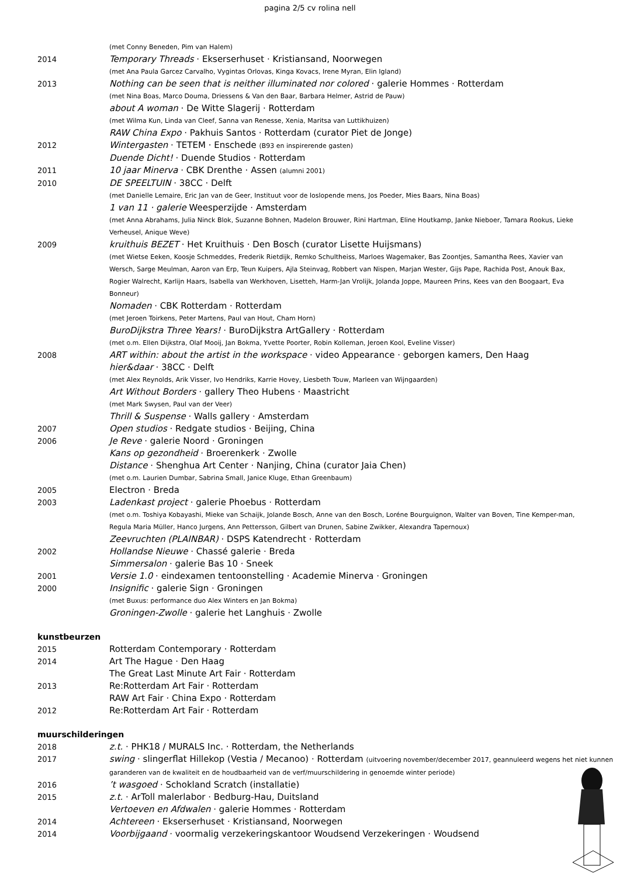pagina 2/5 cv rolina nell
(met Conny Beneden, Pim van Halem)
2014
Temporary Threads · Ekserserhuset · Kristiansand, Noorwegen
(met Ana Paula Garcez Carvalho, Vygintas Orlovas, Kinga Kovacs, Irene Myran, Elin Igland)
2013
Nothing can be seen that is neither illuminated nor colored · galerie Hommes · Rotterdam
(met Nina Boas, Marco Douma, Driessens & Van den Baar, Barbara Helmer, Astrid de Pauw)
about A woman · De Witte Slagerij · Rotterdam
(met Wilma Kun, Linda van Cleef, Sanna van Renesse, Xenia, Maritsa van Luttikhuizen)
RAW China Expo · Pakhuis Santos · Rotterdam (curator Piet de Jonge)
2012
Wintergasten · TETEM · Enschede (B93 en inspirerende gasten)
Duende Dicht! · Duende Studios · Rotterdam
2011
10 jaar Minerva · CBK Drenthe · Assen (alumni 2001)
2010
DE SPEELTUIN · 38CC · Delft
(met Danielle Lemaire, Eric Jan van de Geer, Instituut voor de loslopende mens, Jos Poeder, Mies Baars, Nina Boas)
1 van 11 · galerie Weesperzijde · Amsterdam
(met Anna Abrahams, Julia Ninck Blok, Suzanne Bohnen, Madelon Brouwer, Rini Hartman, Eline Houtkamp, Janke Nieboer, Tamara Rookus, Lieke Verheusel, Anique Weve)
2009
kruithuis BEZET · Het Kruithuis · Den Bosch (curator Lisette Huijsmans)
(met Wietse Eeken, Koosje Schmeddes, Frederik Rietdijk, Remko Schultheiss, Marloes Wagemaker, Bas Zoontjes, Samantha Rees, Xavier van Wersch, Sarge Meulman, Aaron van Erp, Teun Kuipers, Ajla Steinvag, Robbert van Nispen, Marjan Wester, Gijs Pape, Rachida Post, Anouk Bax, Rogier Walrecht, Karlijn Haars, Isabella van Werkhoven, Lisetteh, Harm-Jan Vrolijk, Jolanda Joppe, Maureen Prins, Kees van den Boogaart, Eva Bonneur)
Nomaden · CBK Rotterdam · Rotterdam
(met Jeroen Toirkens, Peter Martens, Paul van Hout, Cham Horn)
BuroDijkstra Three Years! · BuroDijkstra ArtGallery · Rotterdam
(met o.m. Ellen Dijkstra, Olaf Mooij, Jan Bokma, Yvette Poorter, Robin Kolleman, Jeroen Kool, Eveline Visser)
2008
ART within: about the artist in the workspace · video Appearance · geborgen kamers, Den Haag
hier&daar · 38CC · Delft
(met Alex Reynolds, Arik Visser, Ivo Hendriks, Karrie Hovey, Liesbeth Touw, Marleen van Wijngaarden)
Art Without Borders · gallery Theo Hubens · Maastricht
(met Mark Swysen, Paul van der Veer)
Thrill & Suspense · Walls gallery · Amsterdam
2007
Open studios · Redgate studios · Beijing, China
2006
Je Reve · galerie Noord · Groningen
Kans op gezondheid · Broerenkerk · Zwolle
Distance · Shenghua Art Center · Nanjing, China (curator Jaia Chen)
(met o.m. Laurien Dumbar, Sabrina Small, Janice Kluge, Ethan Greenbaum)
2005
Electron · Breda
2003
Ladenkast project · galerie Phoebus · Rotterdam
(met o.m. Toshiya Kobayashi, Mieke van Schaijk, Jolande Bosch, Anne van den Bosch, Loréne Bourguignon, Walter van Boven, Tine Kemper-man, Regula Maria Müller, Hanco Jurgens, Ann Pettersson, Gilbert van Drunen, Sabine Zwikker, Alexandra Tapernoux)
Zeevruchten (PLAINBAR) · DSPS Katendrecht · Rotterdam
2002
Hollandse Nieuwe · Chassé galerie · Breda
Simmersalon · galerie Bas 10 · Sneek
2001
Versie 1.0 · eindexamen tentoonstelling · Academie Minerva · Groningen
2000
Insignific · galerie Sign · Groningen
(met Buxus: performance duo Alex Winters en Jan Bokma)
Groningen-Zwolle · galerie het Langhuis · Zwolle
kunstbeurzen
2015
Rotterdam Contemporary · Rotterdam
2014
Art The Hague · Den Haag
The Great Last Minute Art Fair · Rotterdam
2013
Re:Rotterdam Art Fair · Rotterdam
RAW Art Fair · China Expo · Rotterdam
2012
Re:Rotterdam Art Fair · Rotterdam
muurschilderingen
2018
z.t. · PHK18 / MURALS Inc. · Rotterdam, the Netherlands
2017
swing · slingerflat Hillekop (Vestia / Mecanoo) · Rotterdam (uitvoering november/december 2017, geannuleerd wegens het niet kunnen garanderen van de kwaliteit en de houdbaarheid van de verf/muurschildering in genoemde winter periode)
2016
’t wasgoed · Schokland Scratch (installatie)
2015
z.t. · ArToll malerlabor · Bedburg-Hau, Duitsland
Vertoeven en Afdwalen · galerie Hommes · Rotterdam
2014
Achtereen · Ekserserhuset · Kristiansand, Noorwegen
2014
Voorbijgaand · voormalig verzekeringskantoor Woudsend Verzekeringen · Woudsend